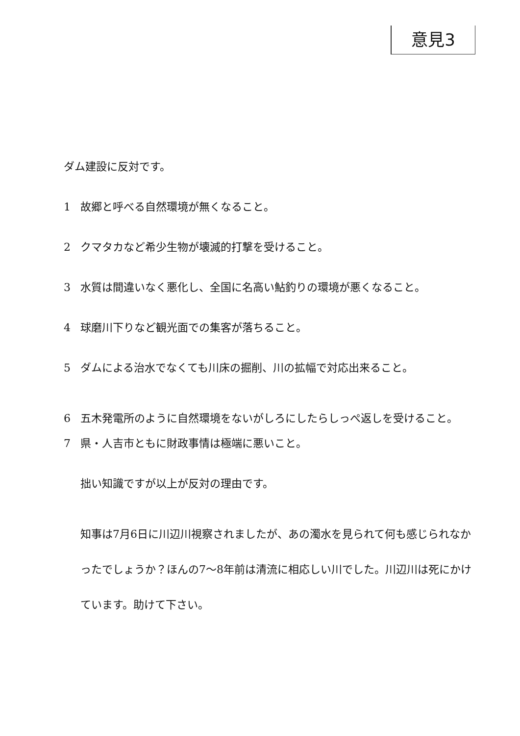意見3
ダム建設に反対です。
1 故郷と呼べる自然環境が無くなること。
2 クマタカなど希少生物が壊滅的打撃を受けること。
3 水質は間違いなく悪化し、全国に名高い鮎釣りの環境が悪くなること。
4 球磨川下りなど観光面での集客が落ちること。
5 ダムによる治水でなくても川床の掘削、川の拡幅で対応出来ること。
6 五木発電所のように自然環境をないがしろにしたらしっぺ返しを受けること。
7 県・人吉市ともに財政事情は極端に悪いこと。
拙い知識ですが以上が反対の理由です。
知事は7月6日に川辺川視察されましたが、あの濁水を見られて何も感じられなかったでしょうか？ほんの7～8年前は清流に相応しい川でした。川辺川は死にかけています。助けて下さい。